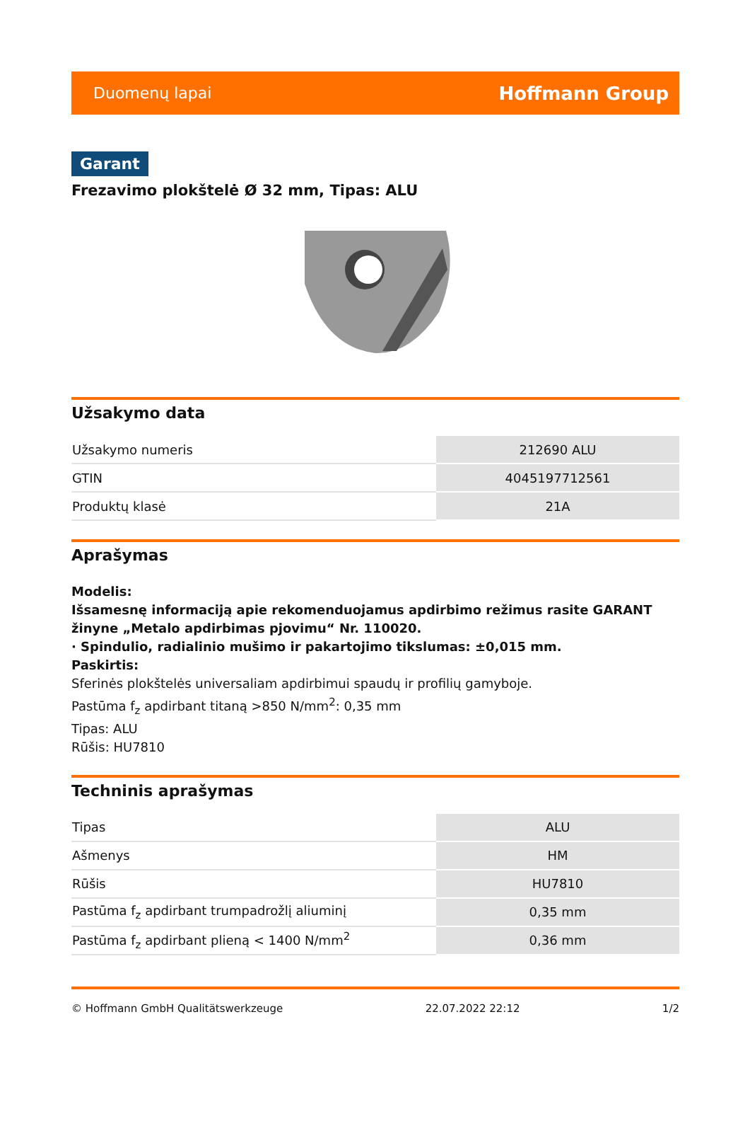Duomenų lapai Hoffmann Group
Garant
Frezavimo plokštelė Ø 32 mm, Tipas: ALU
Užsakymo data
| Užsakymo numeris | 212690 ALU |
| GTIN | 4045197712561 |
| Produktų klasė | 21A |
Aprašymas
Modelis:
Išsamesnę informaciją apie rekomenduojamus apdirbimo režimus rasite GARANT žinyne „Metalo apdirbimas pjovimu“ Nr. 110020.
· Spindulio, radialinio mušimo ir pakartojimo tikslumas: ±0,015 mm.
Paskirtis:
Sferinės plokštelės universaliam apdirbimui spaudų ir profilių gamyboje.
Pastūma f<sub>z</sub> apdirbant titaną >850 N/mm<sup>2</sup>: 0,35 mm
Tipas: ALU
Rūšis: HU7810
Techninis aprašymas
| Tipas | ALU |
| Ašmenys | HM |
| Rūšis | HU7810 |
| Pastūma f<sub>z</sub> apdirbant trumpadrožlį aliuminį | 0,35 mm |
| Pastūma f<sub>z</sub> apdirbant plieną < 1400 N/mm<sup>2</sup> | 0,36 mm |
© Hoffmann GmbH Qualitätswerkzeuge 22.07.2022 22:12 1/2